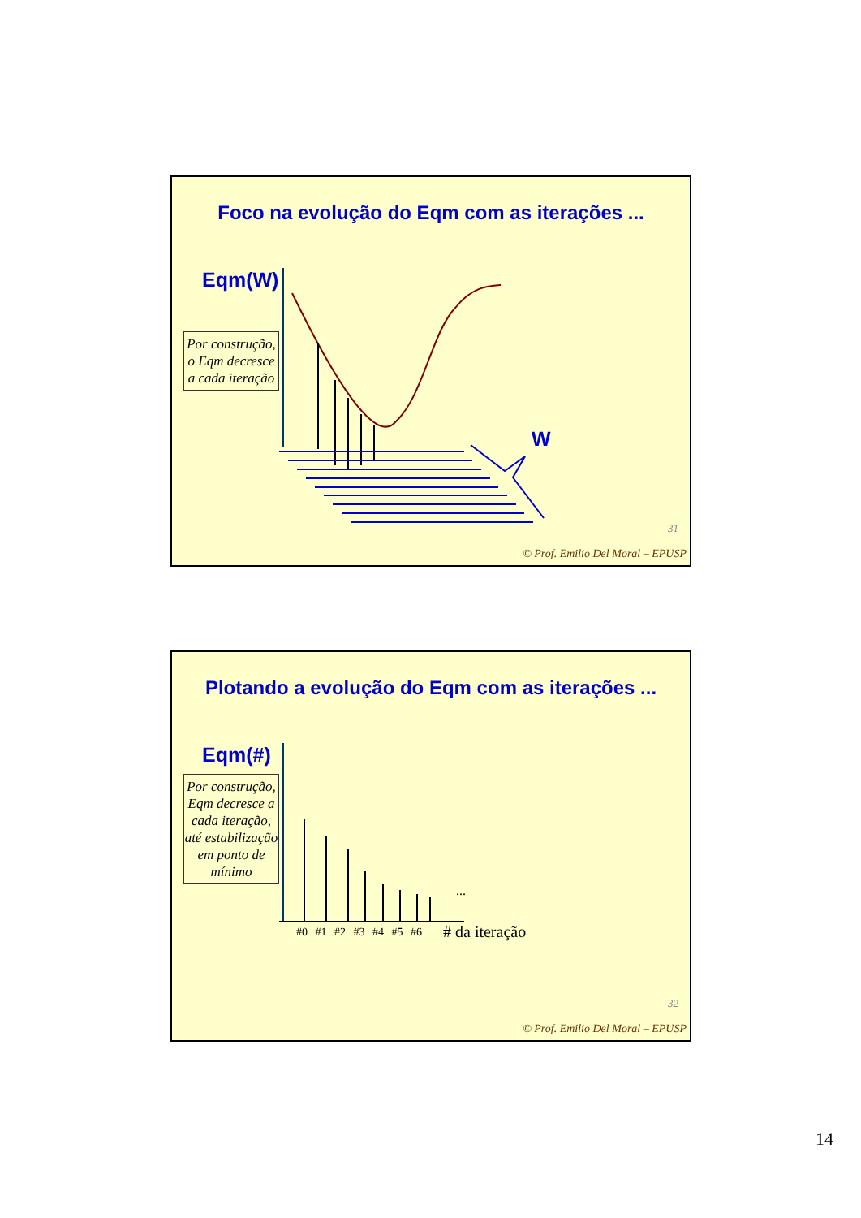Foco na evolução do Eqm com as iterações ...
Eqm(W)
W
Por construção, o Eqm decresce a cada iteração
31
© Prof. Emilio Del Moral – EPUSP
Plotando a evolução do Eqm com as iterações ...
Eqm(#)
Por construção, Eqm decresce a cada iteração, até estabilização em ponto de mínimo
...
#0 #1 #2 #3 #4 #5 #6 # da iteração
32
© Prof. Emilio Del Moral – EPUSP
14